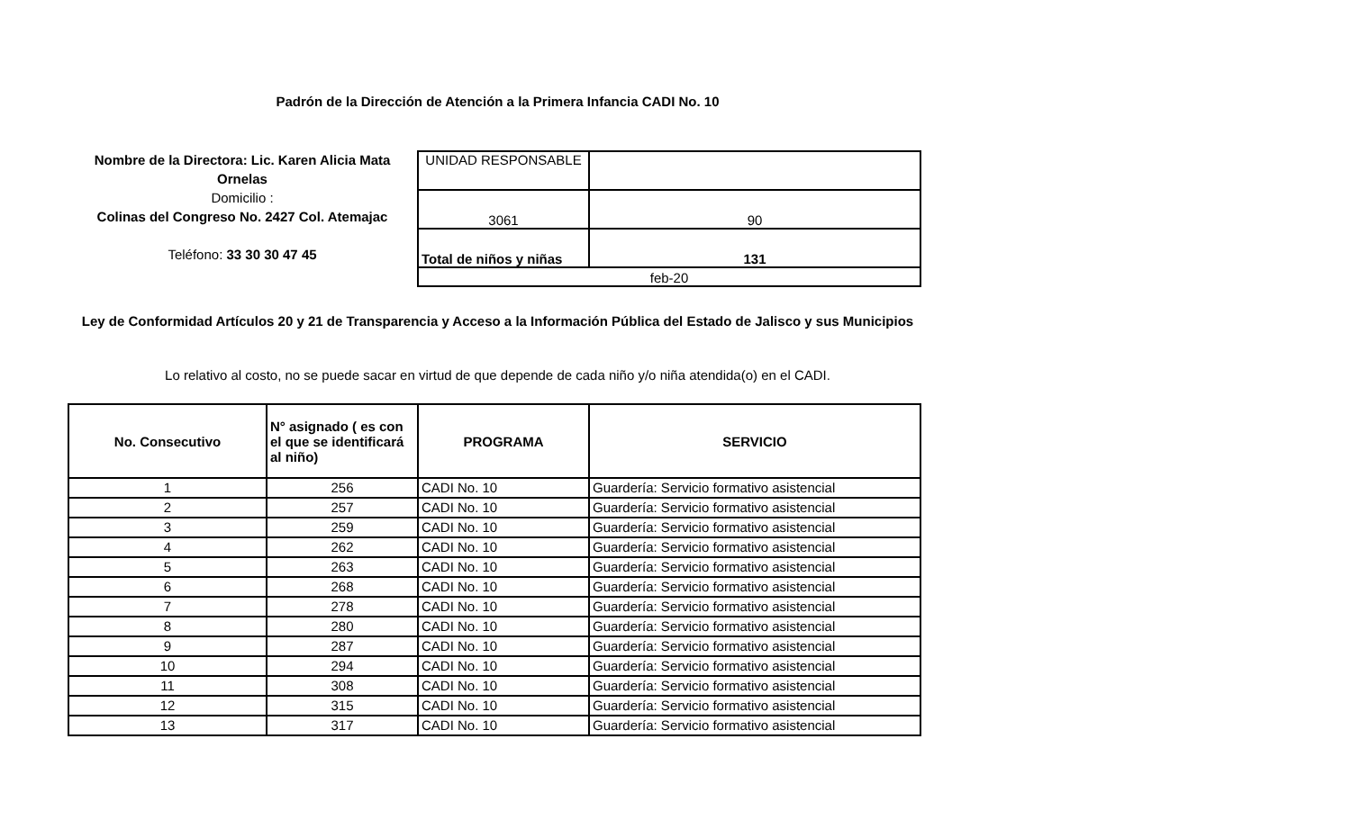Padrón de la Dirección de Atención a la Primera Infancia CADI No. 10
Nombre de la Directora: Lic. Karen Alicia Mata Ornelas
Domicilio :
Colinas del Congreso No. 2427 Col. Atemajac
Teléfono: 33 30 30 47 45
| UNIDAD RESPONSABLE | |
| 3061 | 90 |
| Total de niños y niñas | 131 |
| feb-20 | |
Ley de Conformidad Artículos 20 y 21 de Transparencia y Acceso a la Información Pública del Estado de Jalisco y sus Municipios
Lo relativo al costo, no se puede sacar en virtud de que depende de cada niño y/o niña atendida(o) en el CADI.
| No. Consecutivo | N° asignado ( es con el que se identificará al niño) | PROGRAMA | SERVICIO |
| --- | --- | --- | --- |
| 1 | 256 | CADI No. 10 | Guardería: Servicio formativo asistencial |
| 2 | 257 | CADI No. 10 | Guardería: Servicio formativo asistencial |
| 3 | 259 | CADI No. 10 | Guardería: Servicio formativo asistencial |
| 4 | 262 | CADI No. 10 | Guardería: Servicio formativo asistencial |
| 5 | 263 | CADI No. 10 | Guardería: Servicio formativo asistencial |
| 6 | 268 | CADI No. 10 | Guardería: Servicio formativo asistencial |
| 7 | 278 | CADI No. 10 | Guardería: Servicio formativo asistencial |
| 8 | 280 | CADI No. 10 | Guardería: Servicio formativo asistencial |
| 9 | 287 | CADI No. 10 | Guardería: Servicio formativo asistencial |
| 10 | 294 | CADI No. 10 | Guardería: Servicio formativo asistencial |
| 11 | 308 | CADI No. 10 | Guardería: Servicio formativo asistencial |
| 12 | 315 | CADI No. 10 | Guardería: Servicio formativo asistencial |
| 13 | 317 | CADI No. 10 | Guardería: Servicio formativo asistencial |